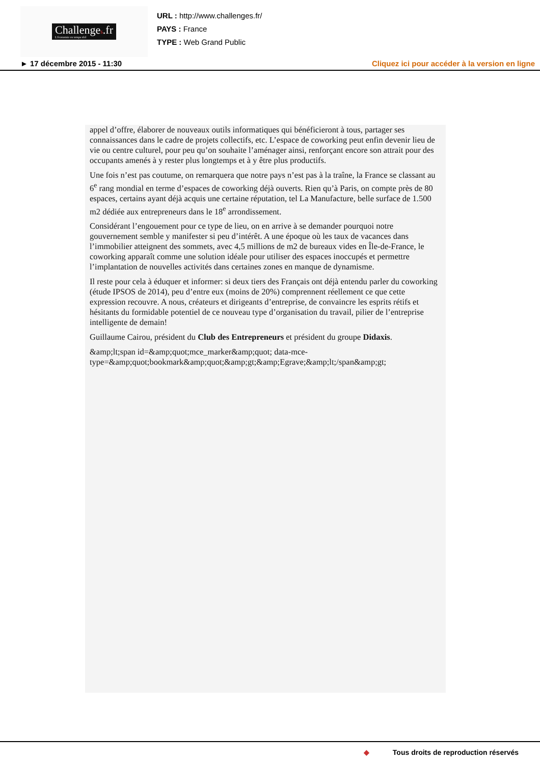Challenges.fr
L'économie en temps réel
URL : http://www.challenges.fr/
PAYS : France
TYPE : Web Grand Public
► 17 décembre 2015 - 11:30 Cliquez ici pour accéder à la version en ligne
appel d’offre, élaborer de nouveaux outils informatiques qui bénéficieront à tous, partager ses connaissances dans le cadre de projets collectifs, etc. L’espace de coworking peut enfin devenir lieu de vie ou centre culturel, pour peu qu’on souhaite l’aménager ainsi, renforçant encore son attrait pour des occupants amenés à y rester plus longtemps et à y être plus productifs.
Une fois n’est pas coutume, on remarquera que notre pays n’est pas à la traîne, la France se classant au 6<sup>e</sup> rang mondial en terme d’espaces de coworking déjà ouverts. Rien qu’à Paris, on compte près de 80 espaces, certains ayant déjà acquis une certaine réputation, tel La Manufacture, belle surface de 1.500 m2 dédiée aux entrepreneurs dans le 18<sup>e</sup> arrondissement.
Considérant l’engouement pour ce type de lieu, on en arrive à se demander pourquoi notre gouvernement semble y manifester si peu d’intérêt. A une époque où les taux de vacances dans l’immobilier atteignent des sommets, avec 4,5 millions de m2 de bureaux vides en Île-de-France, le coworking apparaît comme une solution idéale pour utiliser des espaces inoccupés et permettre l’implantation de nouvelles activités dans certaines zones en manque de dynamisme.
Il reste pour cela à éduquer et informer: si deux tiers des Français ont déjà entendu parler du coworking (étude IPSOS de 2014), peu d’entre eux (moins de 20%) comprennent réellement ce que cette expression recouvre. A nous, créateurs et dirigeants d’entreprise, de convaincre les esprits rétifs et hésitants du formidable potentiel de ce nouveau type d’organisation du travail, pilier de l’entreprise intelligente de demain!
Guillaume Cairou, président du Club des Entrepreneurs et président du groupe Didaxis.
&amp;lt;span id=&amp;quot;mce_marker&amp;quot; data-mce-type=&amp;quot;bookmark&amp;quot;&amp;gt;&amp;Egrave;&amp;lt;/span&amp;gt;
◆ Tous droits de reproduction réservés